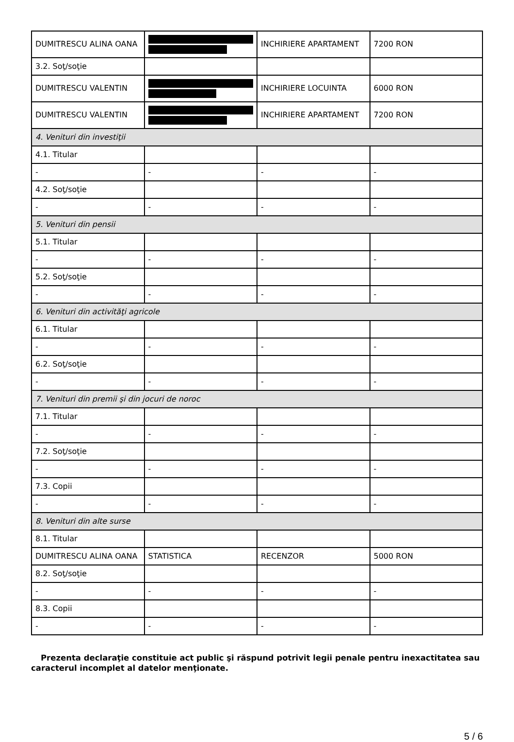| DUMITRESCU ALINA OANA | | INCHIRIERE APARTAMENT | 7200 RON |
| 3.2. Soţ/soţie | | | |
| DUMITRESCU VALENTIN | | INCHIRIERE LOCUINTA | 6000 RON |
| DUMITRESCU VALENTIN | | INCHIRIERE APARTAMENT | 7200 RON |
| 4. Venituri din investiţii | | | |
| 4.1. Titular | | | |
| - | - | - | - |
| 4.2. Soţ/soţie | | | |
| - | - | - | - |
| 5. Venituri din pensii | | | |
| 5.1. Titular | | | |
| - | - | - | - |
| 5.2. Soţ/soţie | | | |
| - | - | - | - |
| 6. Venituri din activităţi agricole | | | |
| 6.1. Titular | | | |
| - | - | - | - |
| 6.2. Soţ/soţie | | | |
| - | - | - | - |
| 7. Venituri din premii şi din jocuri de noroc | | | |
| 7.1. Titular | | | |
| - | - | - | - |
| 7.2. Soţ/soţie | | | |
| - | - | - | - |
| 7.3. Copii | | | |
| - | - | - | - |
| 8. Venituri din alte surse | | | |
| 8.1. Titular | | | |
| DUMITRESCU ALINA OANA | STATISTICA | RECENZOR | 5000 RON |
| 8.2. Soţ/soţie | | | |
| - | - | - | - |
| 8.3. Copii | | | |
| - | - | - | - |
Prezenta declaraţie constituie act public şi răspund potrivit legii penale pentru inexactitatea sau caracterul incomplet al datelor menţionate.
5 / 6